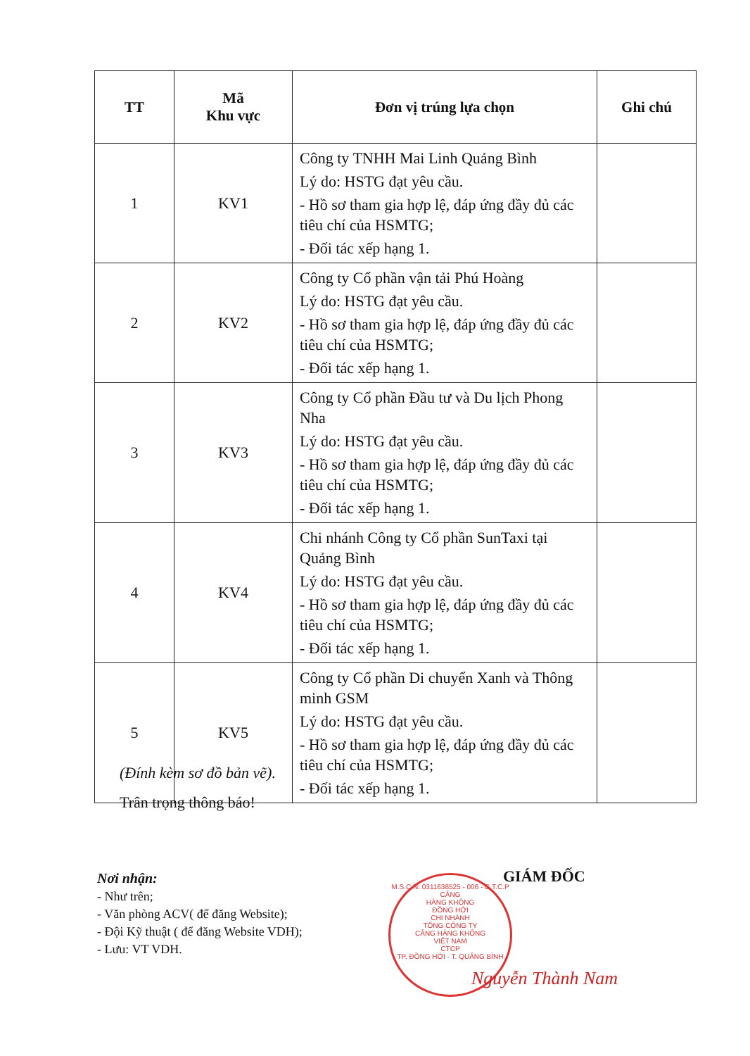| TT | Mã Khu vực | Đơn vị trúng lựa chọn | Ghi chú |
| --- | --- | --- | --- |
| 1 | KV1 | Công ty TNHH Mai Linh Quảng Bình Lý do: HSTG đạt yêu cầu. - Hồ sơ tham gia hợp lệ, đáp ứng đầy đủ các tiêu chí của HSMTG; - Đối tác xếp hạng 1. | |
| 2 | KV2 | Công ty Cổ phần vận tải Phú Hoàng Lý do: HSTG đạt yêu cầu. - Hồ sơ tham gia hợp lệ, đáp ứng đầy đủ các tiêu chí của HSMTG; - Đối tác xếp hạng 1. | |
| 3 | KV3 | Công ty Cổ phần Đầu tư và Du lịch Phong Nha Lý do: HSTG đạt yêu cầu. - Hồ sơ tham gia hợp lệ, đáp ứng đầy đủ các tiêu chí của HSMTG; - Đối tác xếp hạng 1. | |
| 4 | KV4 | Chi nhánh Công ty Cổ phần SunTaxi tại Quảng Bình Lý do: HSTG đạt yêu cầu. - Hồ sơ tham gia hợp lệ, đáp ứng đầy đủ các tiêu chí của HSMTG; - Đối tác xếp hạng 1. | |
| 5 | KV5 | Công ty Cổ phần Di chuyển Xanh và Thông minh GSM Lý do: HSTG đạt yêu cầu. - Hồ sơ tham gia hợp lệ, đáp ứng đầy đủ các tiêu chí của HSMTG; - Đối tác xếp hạng 1. | |
(Đính kèm sơ đồ bản vẽ).
Trân trọng thông báo!
Nơi nhận:
- Như trên;
- Văn phòng ACV( để đăng Website);
- Đội Kỹ thuật ( để đăng Website VDH);
- Lưu: VT VDH.
M.S.C.N: 0311638525 - 006 - C.T.C.P
CẢNG
HÀNG KHÔNG
ĐỒNG HỚI
CHI NHÁNH
TỔNG CÔNG TY
CẢNG HÀNG KHÔNG
VIỆT NAM
CTCP
TP. ĐỒNG HỚI - T. QUẢNG BÌNH
GIÁM ĐỐC
Nguyễn Thành Nam